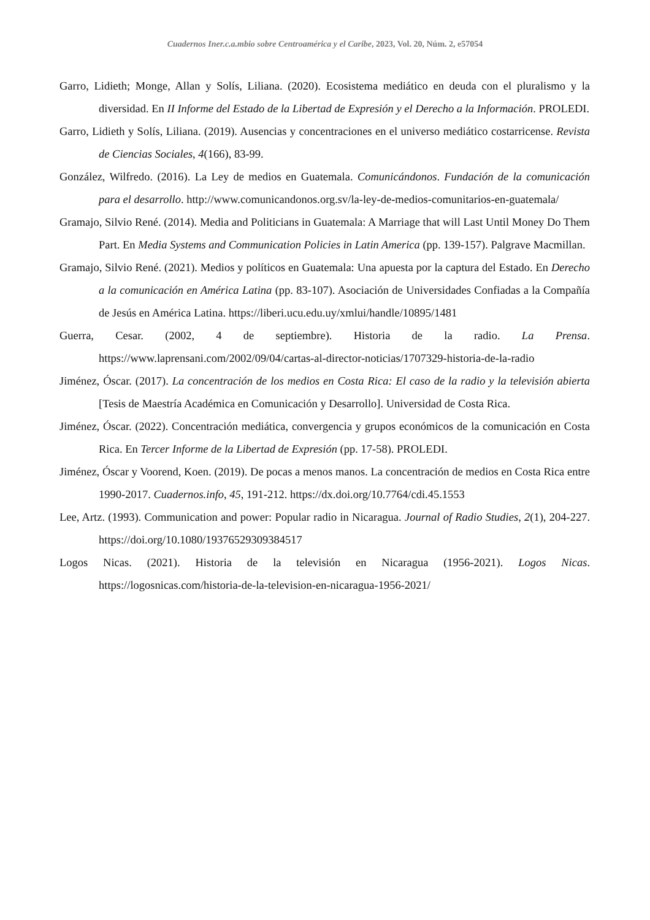Cuadernos Iner.c.a.mbio sobre Centroamérica y el Caribe, 2023, Vol. 20, Núm. 2, e57054
Garro, Lidieth; Monge, Allan y Solís, Liliana. (2020). Ecosistema mediático en deuda con el pluralismo y la diversidad. En II Informe del Estado de la Libertad de Expresión y el Derecho a la Información. PROLEDI.
Garro, Lidieth y Solís, Liliana. (2019). Ausencias y concentraciones en el universo mediático costarricense. Revista de Ciencias Sociales, 4(166), 83-99.
González, Wilfredo. (2016). La Ley de medios en Guatemala. Comunicándonos. Fundación de la comunicación para el desarrollo. http://www.comunicandonos.org.sv/la-ley-de-medios-comunitarios-en-guatemala/
Gramajo, Silvio René. (2014). Media and Politicians in Guatemala: A Marriage that will Last Until Money Do Them Part. En Media Systems and Communication Policies in Latin America (pp. 139-157). Palgrave Macmillan.
Gramajo, Silvio René. (2021). Medios y políticos en Guatemala: Una apuesta por la captura del Estado. En Derecho a la comunicación en América Latina (pp. 83-107). Asociación de Universidades Confiadas a la Compañía de Jesús en América Latina. https://liberi.ucu.edu.uy/xmlui/handle/10895/1481
Guerra, Cesar. (2002, 4 de septiembre). Historia de la radio. La Prensa. https://www.laprensani.com/2002/09/04/cartas-al-director-noticias/1707329-historia-de-la-radio
Jiménez, Óscar. (2017). La concentración de los medios en Costa Rica: El caso de la radio y la televisión abierta [Tesis de Maestría Académica en Comunicación y Desarrollo]. Universidad de Costa Rica.
Jiménez, Óscar. (2022). Concentración mediática, convergencia y grupos económicos de la comunicación en Costa Rica. En Tercer Informe de la Libertad de Expresión (pp. 17-58). PROLEDI.
Jiménez, Óscar y Voorend, Koen. (2019). De pocas a menos manos. La concentración de medios en Costa Rica entre 1990-2017. Cuadernos.info, 45, 191-212. https://dx.doi.org/10.7764/cdi.45.1553
Lee, Artz. (1993). Communication and power: Popular radio in Nicaragua. Journal of Radio Studies, 2(1), 204-227. https://doi.org/10.1080/19376529309384517
Logos Nicas. (2021). Historia de la televisión en Nicaragua (1956-2021). Logos Nicas. https://logosnicas.com/historia-de-la-television-en-nicaragua-1956-2021/